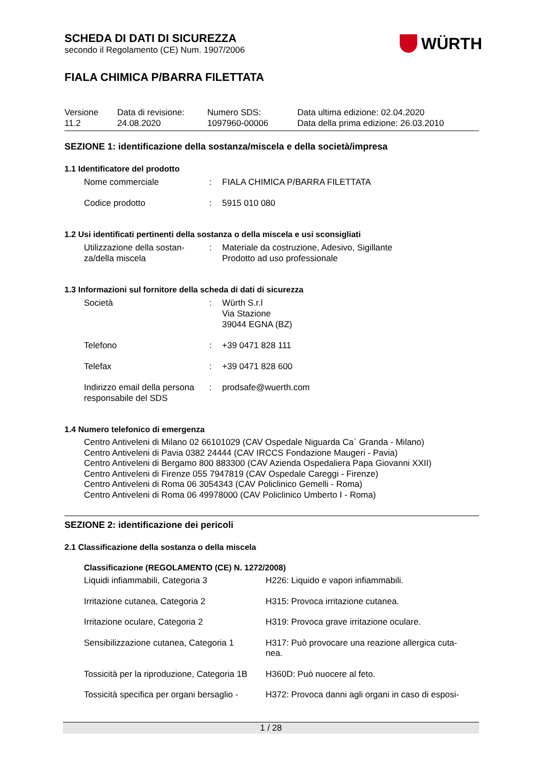SCHEDA DI DATI DI SICUREZZA
secondo il Regolamento (CE) Num. 1907/2006
WÜRTH
FIALA CHIMICA P/BARRA FILETTATA
| Versione 11.2 | Data di revisione: 24.08.2020 | Numero SDS: 1097960-00006 | Data ultima edizione: 02.04.2020 Data della prima edizione: 26.03.2010 |
SEZIONE 1: identificazione della sostanza/miscela e della società/impresa
1.1 Identificatore del prodotto
| Nome commerciale | : | FIALA CHIMICA P/BARRA FILETTATA |
| Codice prodotto | : | 5915 010 080 |
1.2 Usi identificati pertinenti della sostanza o della miscela e usi sconsigliati
| Utilizzazione della sostan- za/della miscela | : | Materiale da costruzione, Adesivo, Sigillante Prodotto ad uso professionale |
1.3 Informazioni sul fornitore della scheda di dati di sicurezza
| Società | : | Würth S.r.l Via Stazione 39044 EGNA (BZ) |
| Telefono | : | +39 0471 828 111 |
| Telefax | : | +39 0471 828 600 |
| Indirizzo email della persona responsabile del SDS | : | prodsafe@wuerth.com |
1.4 Numero telefonico di emergenza
Centro Antiveleni di Milano 02 66101029 (CAV Ospedale Niguarda Ca` Granda - Milano)
Centro Antiveleni di Pavia 0382 24444 (CAV IRCCS Fondazione Maugeri - Pavia)
Centro Antiveleni di Bergamo 800 883300 (CAV Azienda Ospedaliera Papa Giovanni XXII)
Centro Antiveleni di Firenze 055 7947819 (CAV Ospedale Careggi - Firenze)
Centro Antiveleni di Roma 06 3054343 (CAV Policlinico Gemelli - Roma)
Centro Antiveleni di Roma 06 49978000 (CAV Policlinico Umberto I - Roma)
SEZIONE 2: identificazione dei pericoli
2.1 Classificazione della sostanza o della miscela
Classificazione (REGOLAMENTO (CE) N. 1272/2008)
| Liquidi infiammabili, Categoria 3 | H226: Liquido e vapori infiammabili. |
| Irritazione cutanea, Categoria 2 | H315: Provoca irritazione cutanea. |
| Irritazione oculare, Categoria 2 | H319: Provoca grave irritazione oculare. |
| Sensibilizzazione cutanea, Categoria 1 | H317: Può provocare una reazione allergica cuta- nea. |
| Tossicità per la riproduzione, Categoria 1B | H360D: Può nuocere al feto. |
| Tossicità specifica per organi bersaglio - | H372: Provoca danni agli organi in caso di esposi- |
1 / 28